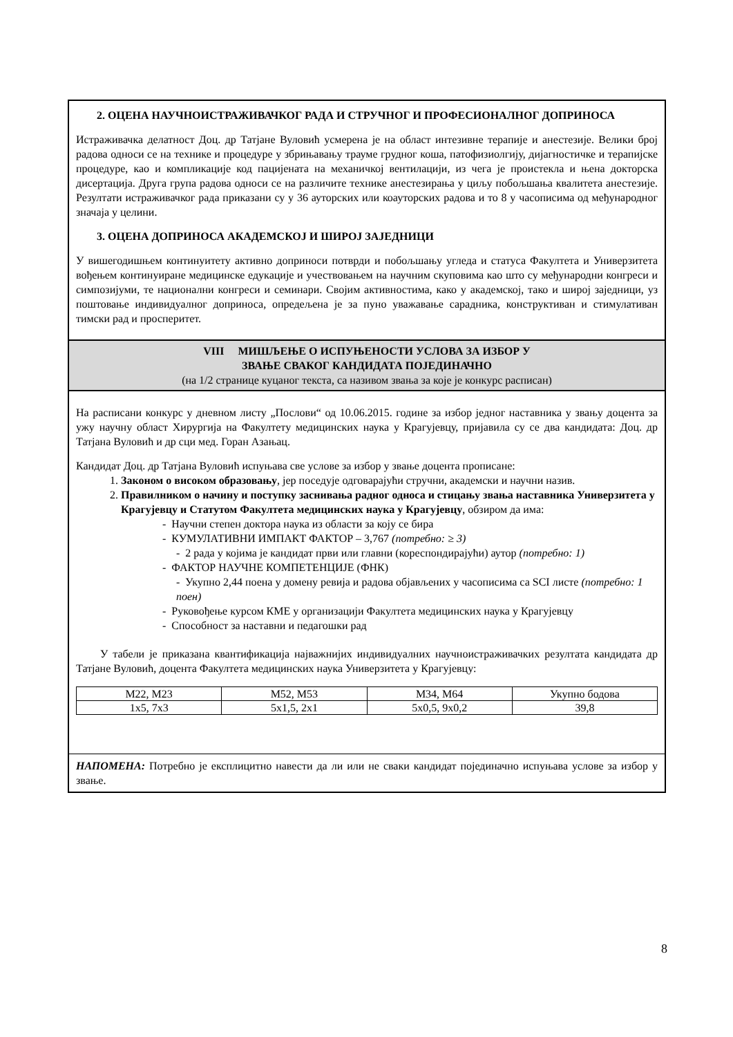2. ОЦЕНА НАУЧНОИСТРАЖИВАЧКОГ РАДА И СТРУЧНОГ И ПРОФЕСИОНАЛНОГ ДОПРИНОСА
Истраживачка делатност Доц. др Татјане Вуловић усмерена је на област интезивне терапије и анестезије. Велики број радова односи се на технике и процедуре у збрињавању трауме грудног коша, патофизиолгију, дијагностичке и терапијске процедуре, као и компликације код пацијената на механичкој вентилацији, из чега је проистекла и њена докторска дисертација. Друга група радова односи се на различите технике анестезирања у циљу побољшања квалитета анестезије. Резултати истраживачког рада приказани су у 36 ауторских или коауторских радова и то 8 у часописима од међународног значаја у целини.
3. ОЦЕНА ДОПРИНОСА АКАДЕМСКОЈ И ШИРОЈ ЗАЈЕДНИЦИ
У вишегодишњем континуитету активно доприноси потврди и побољшању угледа и статуса Факултета и Универзитета вођењем континуиране медицинске едукације и учествовањем на научним скуповима као што су међународни конгреси и симпозијуми, те национални конгреси и семинари. Својим активностима, како у академској, тако и широј заједници, уз поштовање индивидуалног доприноса, опредељена је за пуно уважавање сарадника, конструктиван и стимулативан тимски рад и просперитет.
VIII МИШЉЕЊЕ О ИСПУЊЕНОСТИ УСЛОВА ЗА ИЗБОР У
ЗВАЊЕ СВАКОГ КАНДИДАТА ПОЈЕДИНАЧНО
(на 1/2 странице куцаног текста, са називом звања за које је конкурс расписан)
На расписани конкурс у дневном листу „Послови“ од 10.06.2015. године за избор једног наставника у звању доцента за ужу научну област Хирургија на Факултету медицинских наука у Крагујевцу, пријавила су се два кандидата: Доц. др Татјана Вуловић и др сци мед. Горан Азањац.
Кандидат Доц. др Татјана Вуловић испуњава све услове за избор у звање доцента прописане:
1. Законом о високом образовању, јер поседује одговарајући стручни, академски и научни назив.
2. Правилником о начину и поступку заснивања радног односа и стицању звања наставника Универзитета у Крагујевцу и Статутом Факултета медицинских наука у Крагујевцу, обзиром да има:
- Научни степен доктора наука из области за коју се бира
- КУМУЛАТИВНИ ИМПАКТ ФАКТОР – 3,767 (потребно: ≥ 3)
- 2 рада у којима је кандидат први или главни (кореспондирајући) аутор (потребно: 1)
- ФАКТОР НАУЧНЕ КОМПЕТЕНЦИЈЕ (ФНК)
- Укупно 2,44 поена у домену ревија и радова објављених у часописима са SCI листе (потребно: 1 поен)
- Руковођење курсом КМЕ у организацији Факултета медицинских наука у Крагујевцу
- Способност за наставни и педагошки рад
У табели је приказана квантификација најважнијих индивидуалних научноистраживачких резултата кандидата др Татјане Вуловић, доцента Факултета медицинских наука Универзитета у Крагујевцу:
| М22, М23 | М52, М53 | М34, М64 | Укупно бодова |
| 1x5, 7x3 | 5x1,5, 2x1 | 5x0,5, 9x0,2 | 39,8 |
НАПОМЕНА: Потребно је експлицитно навести да ли или не сваки кандидат појединачно испуњава услове за избор у звање.
8